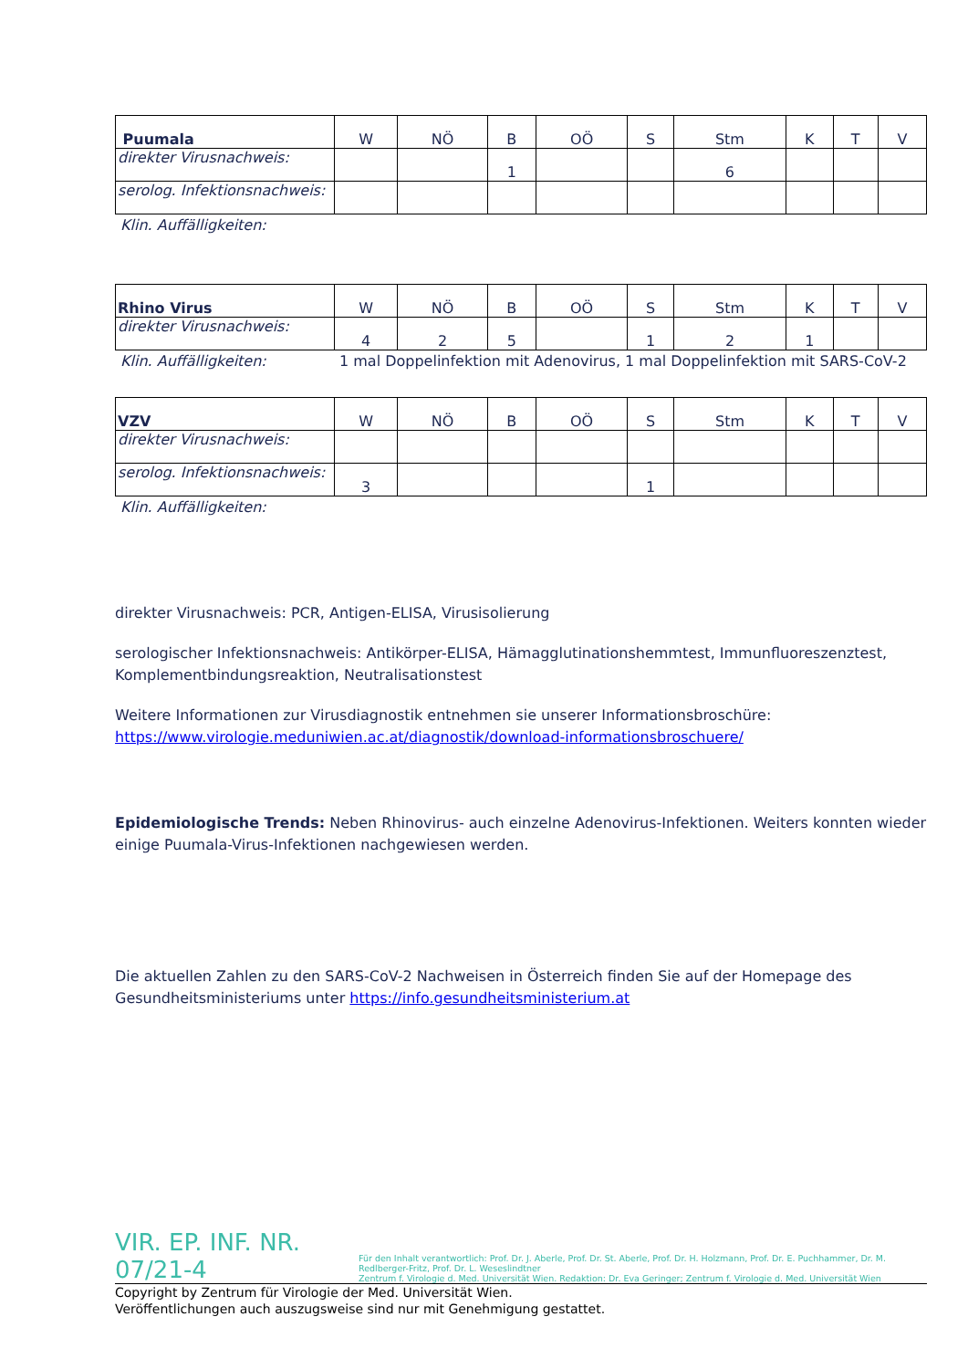| Puumala | W | NÖ | B | OÖ | S | Stm | K | T | V |
| direkter Virusnachweis: | | | 1 | | | 6 | | | |
| serolog. Infektionsnachweis: | | | | | | | | | |
Klin. Auffälligkeiten:
| Rhino Virus | W | NÖ | B | OÖ | S | Stm | K | T | V |
| direkter Virusnachweis: | 4 | 2 | 5 | | 1 | 2 | 1 | | |
Klin. Auffälligkeiten: 1 mal Doppelinfektion mit Adenovirus, 1 mal Doppelinfektion mit SARS-CoV-2
| VZV | W | NÖ | B | OÖ | S | Stm | K | T | V |
| direkter Virusnachweis: | | | | | | | | | |
| serolog. Infektionsnachweis: | 3 | | | | 1 | | | | |
Klin. Auffälligkeiten:
direkter Virusnachweis: PCR, Antigen-ELISA, Virusisolierung
serologischer Infektionsnachweis: Antikörper-ELISA, Hämagglutinationshemmtest, Immunfluoreszenztest, Komplementbindungsreaktion, Neutralisationstest
Weitere Informationen zur Virusdiagnostik entnehmen sie unserer Informationsbroschüre: https://www.virologie.meduniwien.ac.at/diagnostik/download-informationsbroschuere/
Epidemiologische Trends: Neben Rhinovirus- auch einzelne Adenovirus-Infektionen. Weiters konnten wieder einige Puumala-Virus-Infektionen nachgewiesen werden.
Die aktuellen Zahlen zu den SARS-CoV-2 Nachweisen in Österreich finden Sie auf der Homepage des Gesundheitsministeriums unter https://info.gesundheitsministerium.at
VIR. EP. INF. NR. 07/21-4
Für den Inhalt verantwortlich: Prof. Dr. J. Aberle, Prof. Dr. St. Aberle, Prof. Dr. H. Holzmann, Prof. Dr. E. Puchhammer, Dr. M. Redlberger-Fritz, Prof. Dr. L. Weseslindtner
Zentrum f. Virologie d. Med. Universität Wien. Redaktion: Dr. Eva Geringer; Zentrum f. Virologie d. Med. Universität Wien
Copyright by Zentrum für Virologie der Med. Universität Wien.
Veröffentlichungen auch auszugsweise sind nur mit Genehmigung gestattet.